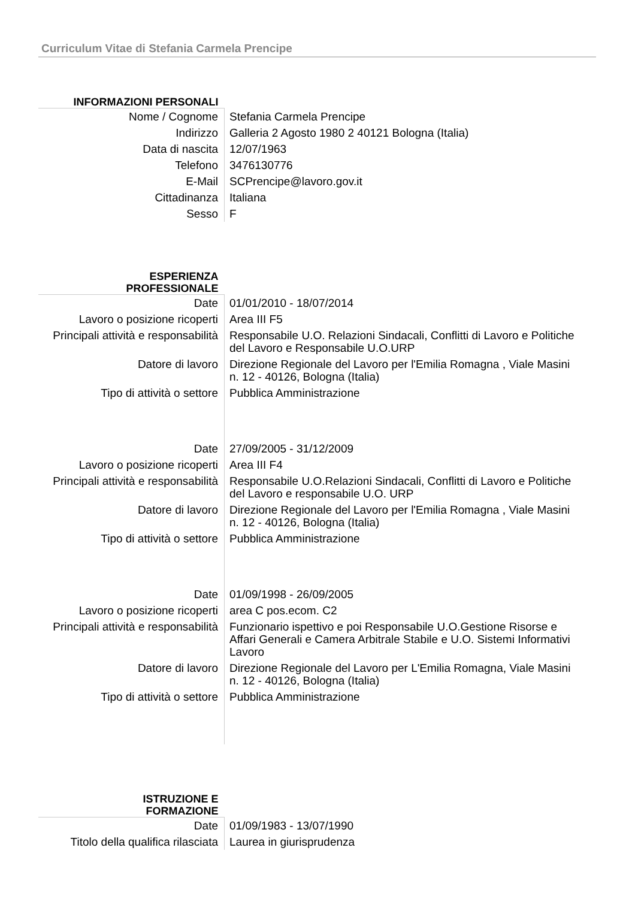Curriculum Vitae di Stefania Carmela Prencipe
| INFORMAZIONI PERSONALI | |
| Nome / Cognome | Stefania Carmela Prencipe |
| Indirizzo | Galleria 2 Agosto 1980 2 40121 Bologna (Italia) |
| Data di nascita | 12/07/1963 |
| Telefono | 3476130776 |
| E-Mail | SCPrencipe@lavoro.gov.it |
| Cittadinanza | Italiana |
| Sesso | F |
| ESPERIENZA PROFESSIONALE | |
| Date | 01/01/2010 - 18/07/2014 |
| Lavoro o posizione ricoperti | Area III F5 |
| Principali attività e responsabilità | Responsabile U.O. Relazioni Sindacali, Conflitti di Lavoro e Politiche del Lavoro e Responsabile U.O.URP |
| Datore di lavoro | Direzione Regionale del Lavoro per l'Emilia Romagna , Viale Masini n. 12 - 40126, Bologna (Italia) |
| Tipo di attività o settore | Pubblica Amministrazione |
| Date | 27/09/2005 - 31/12/2009 |
| Lavoro o posizione ricoperti | Area III F4 |
| Principali attività e responsabilità | Responsabile U.O.Relazioni Sindacali, Conflitti di Lavoro e Politiche del Lavoro e responsabile U.O. URP |
| Datore di lavoro | Direzione Regionale del Lavoro per l'Emilia Romagna , Viale Masini n. 12 - 40126, Bologna (Italia) |
| Tipo di attività o settore | Pubblica Amministrazione |
| Date | 01/09/1998 - 26/09/2005 |
| Lavoro o posizione ricoperti | area C pos.ecom. C2 |
| Principali attività e responsabilità | Funzionario ispettivo e poi Responsabile U.O.Gestione Risorse e Affari Generali e Camera Arbitrale Stabile e U.O. Sistemi Informativi Lavoro |
| Datore di lavoro | Direzione Regionale del Lavoro per L'Emilia Romagna, Viale Masini n. 12 - 40126, Bologna (Italia) |
| Tipo di attività o settore | Pubblica Amministrazione |
| ISTRUZIONE E FORMAZIONE | |
| Date | 01/09/1983 - 13/07/1990 |
| Titolo della qualifica rilasciata | Laurea in giurisprudenza |